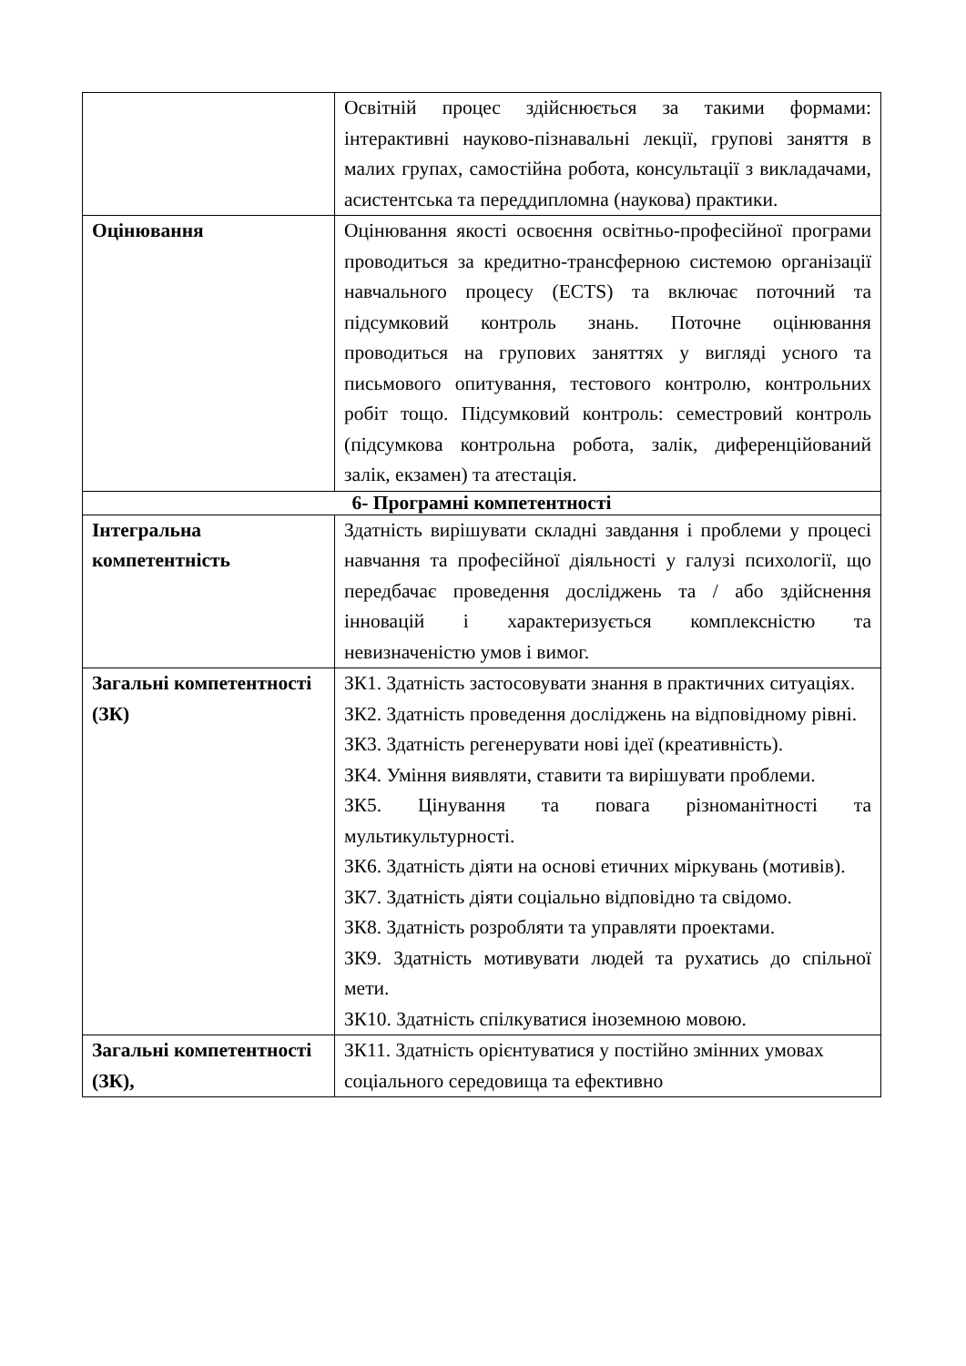| | Освітній процес здійснюється за такими формами: інтерактивні науково-пізнавальні лекції, групові заняття в малих групах, самостійна робота, консультації з викладачами, асистентська та переддипломна (наукова) практики. |
| Оцінювання | Оцінювання якості освоєння освітньо-професійної програми проводиться за кредитно-трансферною системою організації навчального процесу (ECTS) та включає поточний та підсумковий контроль знань. Поточне оцінювання проводиться на групових заняттях у вигляді усного та письмового опитування, тестового контролю, контрольних робіт тощо. Підсумковий контроль: семестровий контроль (підсумкова контрольна робота, залік, диференційований залік, екзамен) та атестація. |
| 6- Програмні компетентності | |
| Інтегральна компетентність | Здатність вирішувати складні завдання і проблеми у процесі навчання та професійної діяльності у галузі психології, що передбачає проведення досліджень та / або здійснення інновацій і характеризується комплексністю та невизначеністю умов і вимог. |
| Загальні компетентності (ЗК) | ЗК1. Здатність застосовувати знання в практичних ситуаціях. ЗК2. Здатність проведення досліджень на відповідному рівні. ЗК3. Здатність регенерувати нові ідеї (креативність). ЗК4. Уміння виявляти, ставити та вирішувати проблеми. ЗК5. Цінування та повага різноманітності та мультикультурності. ЗК6. Здатність діяти на основі етичних міркувань (мотивів). ЗК7. Здатність діяти соціально відповідно та свідомо. ЗК8. Здатність розробляти та управляти проектами. ЗК9. Здатність мотивувати людей та рухатись до спільної мети. ЗК10. Здатність спілкуватися іноземною мовою. |
| Загальні компетентності (ЗК), | ЗК11. Здатність орієнтуватися у постійно змінних умовах соціального середовища та ефективно |